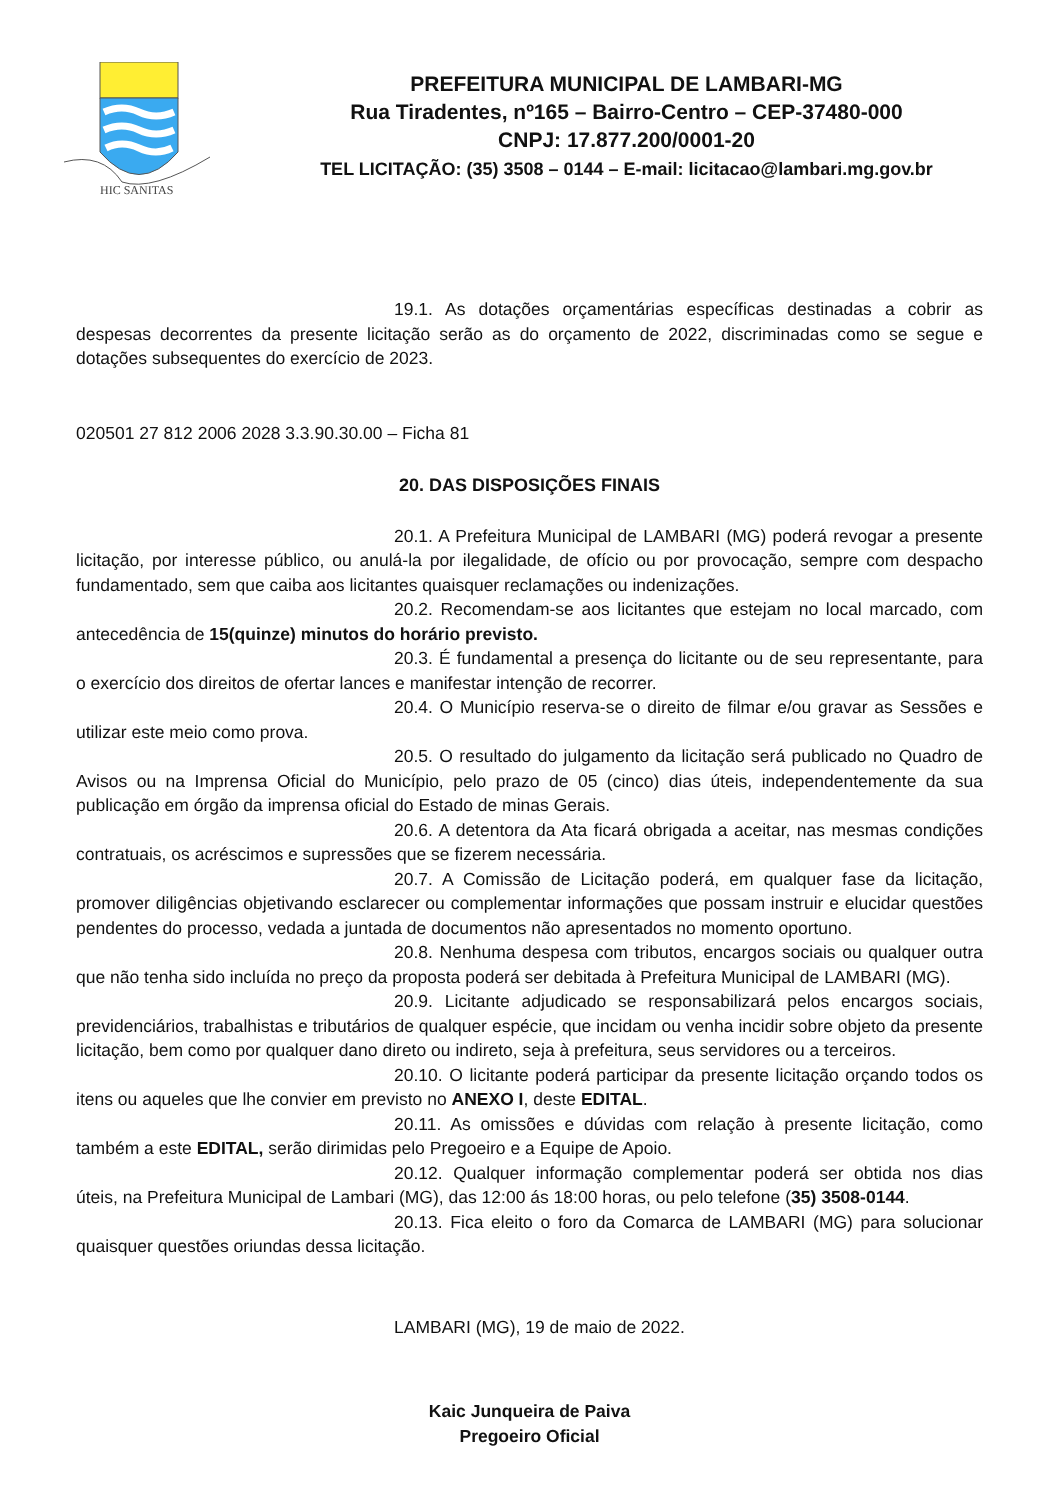HIC SANITAS
PREFEITURA MUNICIPAL DE LAMBARI-MG
Rua Tiradentes, nº165 – Bairro-Centro – CEP-37480-000
CNPJ: 17.877.200/0001-20
TEL LICITAÇÃO: (35) 3508 – 0144 – E-mail: licitacao@lambari.mg.gov.br
19.1. As dotações orçamentárias específicas destinadas a cobrir as despesas decorrentes da presente licitação serão as do orçamento de 2022, discriminadas como se segue e dotações subsequentes do exercício de 2023.
020501 27 812 2006 2028 3.3.90.30.00 – Ficha 81
20. DAS DISPOSIÇÕES FINAIS
20.1. A Prefeitura Municipal de LAMBARI (MG) poderá revogar a presente licitação, por interesse público, ou anulá-la por ilegalidade, de ofício ou por provocação, sempre com despacho fundamentado, sem que caiba aos licitantes quaisquer reclamações ou indenizações.
20.2. Recomendam-se aos licitantes que estejam no local marcado, com antecedência de 15(quinze) minutos do horário previsto.
20.3. É fundamental a presença do licitante ou de seu representante, para o exercício dos direitos de ofertar lances e manifestar intenção de recorrer.
20.4. O Município reserva-se o direito de filmar e/ou gravar as Sessões e utilizar este meio como prova.
20.5. O resultado do julgamento da licitação será publicado no Quadro de Avisos ou na Imprensa Oficial do Município, pelo prazo de 05 (cinco) dias úteis, independentemente da sua publicação em órgão da imprensa oficial do Estado de minas Gerais.
20.6. A detentora da Ata ficará obrigada a aceitar, nas mesmas condições contratuais, os acréscimos e supressões que se fizerem necessária.
20.7. A Comissão de Licitação poderá, em qualquer fase da licitação, promover diligências objetivando esclarecer ou complementar informações que possam instruir e elucidar questões pendentes do processo, vedada a juntada de documentos não apresentados no momento oportuno.
20.8. Nenhuma despesa com tributos, encargos sociais ou qualquer outra que não tenha sido incluída no preço da proposta poderá ser debitada à Prefeitura Municipal de LAMBARI (MG).
20.9. Licitante adjudicado se responsabilizará pelos encargos sociais, previdenciários, trabalhistas e tributários de qualquer espécie, que incidam ou venha incidir sobre objeto da presente licitação, bem como por qualquer dano direto ou indireto, seja à prefeitura, seus servidores ou a terceiros.
20.10. O licitante poderá participar da presente licitação orçando todos os itens ou aqueles que lhe convier em previsto no ANEXO I, deste EDITAL.
20.11. As omissões e dúvidas com relação à presente licitação, como também a este EDITAL, serão dirimidas pelo Pregoeiro e a Equipe de Apoio.
20.12. Qualquer informação complementar poderá ser obtida nos dias úteis, na Prefeitura Municipal de Lambari (MG), das 12:00 ás 18:00 horas, ou pelo telefone (35) 3508-0144.
20.13. Fica eleito o foro da Comarca de LAMBARI (MG) para solucionar quaisquer questões oriundas dessa licitação.
LAMBARI (MG), 19 de maio de 2022.
Kaic Junqueira de Paiva
Pregoeiro Oficial